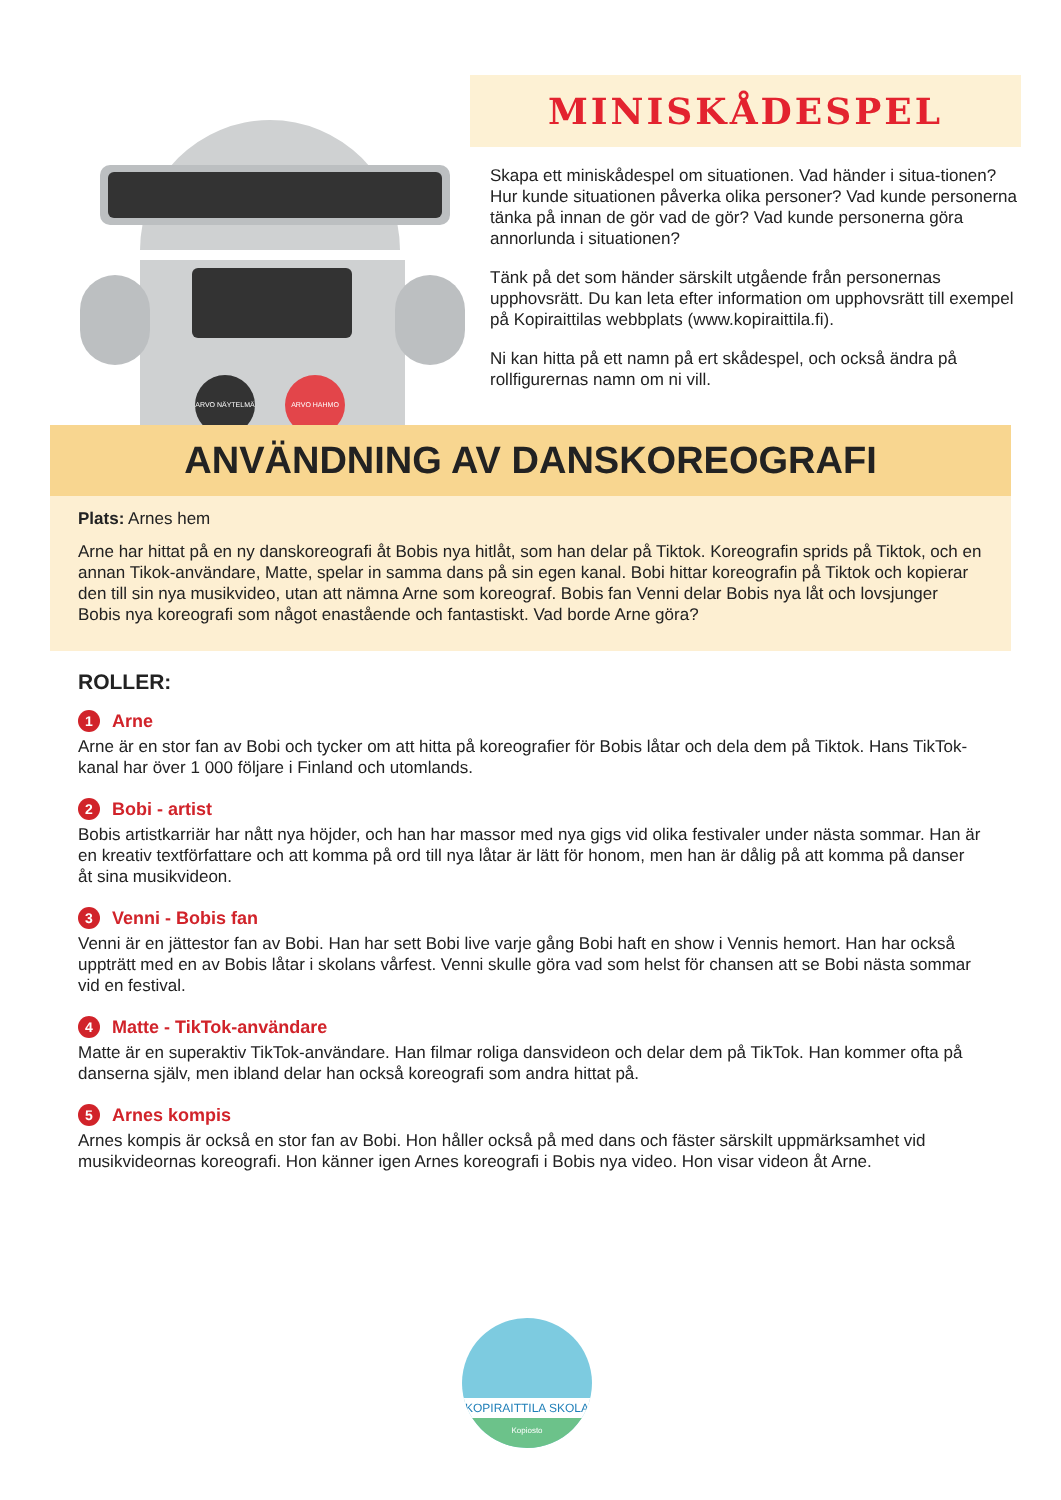ARVO NÄYTELMÄ
ARVO HAHMO
MINISKÅDESPEL
Skapa ett miniskådespel om situationen. Vad händer i situa-tionen? Hur kunde situationen påverka olika personer? Vad kunde personerna tänka på innan de gör vad de gör? Vad kunde personerna göra annorlunda i situationen?
Tänk på det som händer särskilt utgående från personernas upphovsrätt. Du kan leta efter information om upphovsrätt till exempel på Kopiraittilas webbplats (www.kopiraittila.fi).
Ni kan hitta på ett namn på ert skådespel, och också ändra på rollfigurernas namn om ni vill.
ANVÄNDNING AV DANSKOREOGRAFI
Plats: Arnes hem
Arne har hittat på en ny danskoreografi åt Bobis nya hitlåt, som han delar på Tiktok. Koreografin sprids på Tiktok, och en annan Tikok-användare, Matte, spelar in samma dans på sin egen kanal. Bobi hittar koreografin på Tiktok och kopierar den till sin nya musikvideo, utan att nämna Arne som koreograf. Bobis fan Venni delar Bobis nya låt och lovsjunger Bobis nya koreografi som något enastående och fantastiskt. Vad borde Arne göra?
ROLLER:
1 Arne
Arne är en stor fan av Bobi och tycker om att hitta på koreografier för Bobis låtar och dela dem på Tiktok. Hans TikTok-kanal har över 1 000 följare i Finland och utomlands.
2 Bobi - artist
Bobis artistkarriär har nått nya höjder, och han har massor med nya gigs vid olika festivaler under nästa sommar. Han är en kreativ textförfattare och att komma på ord till nya låtar är lätt för honom, men han är dålig på att komma på danser åt sina musikvideon.
3 Venni - Bobis fan
Venni är en jättestor fan av Bobi. Han har sett Bobi live varje gång Bobi haft en show i Vennis hemort. Han har också uppträtt med en av Bobis låtar i skolans vårfest. Venni skulle göra vad som helst för chansen att se Bobi nästa sommar vid en festival.
4 Matte - TikTok-användare
Matte är en superaktiv TikTok-användare. Han filmar roliga dansvideon och delar dem på TikTok. Han kommer ofta på danserna själv, men ibland delar han också koreografi som andra hittat på.
5 Arnes kompis
Arnes kompis är också en stor fan av Bobi. Hon håller också på med dans och fäster särskilt uppmärksamhet vid musikvideornas koreografi. Hon känner igen Arnes koreografi i Bobis nya video. Hon visar videon åt Arne.
KOPIRAITTILA SKOLA
Kopiosto